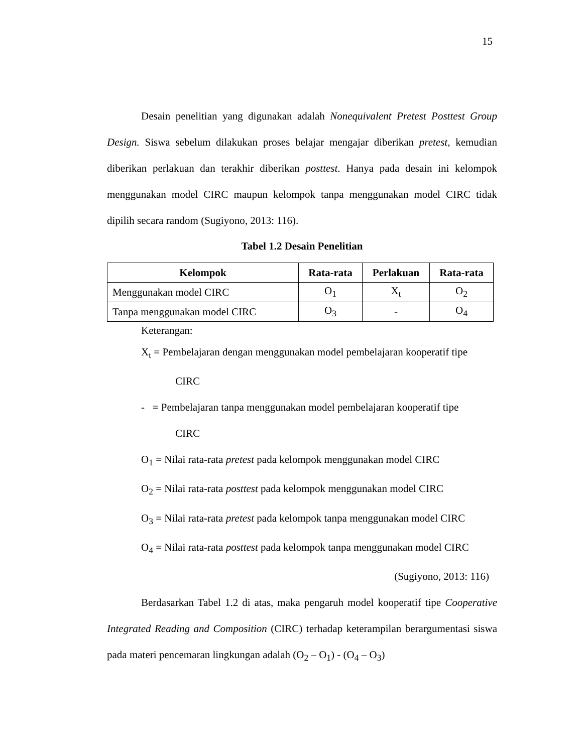15
Desain penelitian yang digunakan adalah Nonequivalent Pretest Posttest Group Design. Siswa sebelum dilakukan proses belajar mengajar diberikan pretest, kemudian diberikan perlakuan dan terakhir diberikan posttest. Hanya pada desain ini kelompok menggunakan model CIRC maupun kelompok tanpa menggunakan model CIRC tidak dipilih secara random (Sugiyono, 2013: 116).
Tabel 1.2 Desain Penelitian
| Kelompok | Rata-rata | Perlakuan | Rata-rata |
| --- | --- | --- | --- |
| Menggunakan model CIRC | O<sub>1</sub> | X<sub>t</sub> | O<sub>2</sub> |
| Tanpa menggunakan model CIRC | O<sub>3</sub> | - | O<sub>4</sub> |
Keterangan:
X<sub>t</sub> = Pembelajaran dengan menggunakan model pembelajaran kooperatif tipe
CIRC
- = Pembelajaran tanpa menggunakan model pembelajaran kooperatif tipe
CIRC
O<sub>1</sub> = Nilai rata-rata pretest pada kelompok menggunakan model CIRC
O<sub>2</sub> = Nilai rata-rata posttest pada kelompok menggunakan model CIRC
O<sub>3</sub> = Nilai rata-rata pretest pada kelompok tanpa menggunakan model CIRC
O<sub>4</sub> = Nilai rata-rata posttest pada kelompok tanpa menggunakan model CIRC
(Sugiyono, 2013: 116)
Berdasarkan Tabel 1.2 di atas, maka pengaruh model kooperatif tipe Cooperative Integrated Reading and Composition (CIRC) terhadap keterampilan berargumentasi siswa pada materi pencemaran lingkungan adalah (O<sub>2</sub> – O<sub>1</sub>) - (O<sub>4</sub> – O<sub>3</sub>)